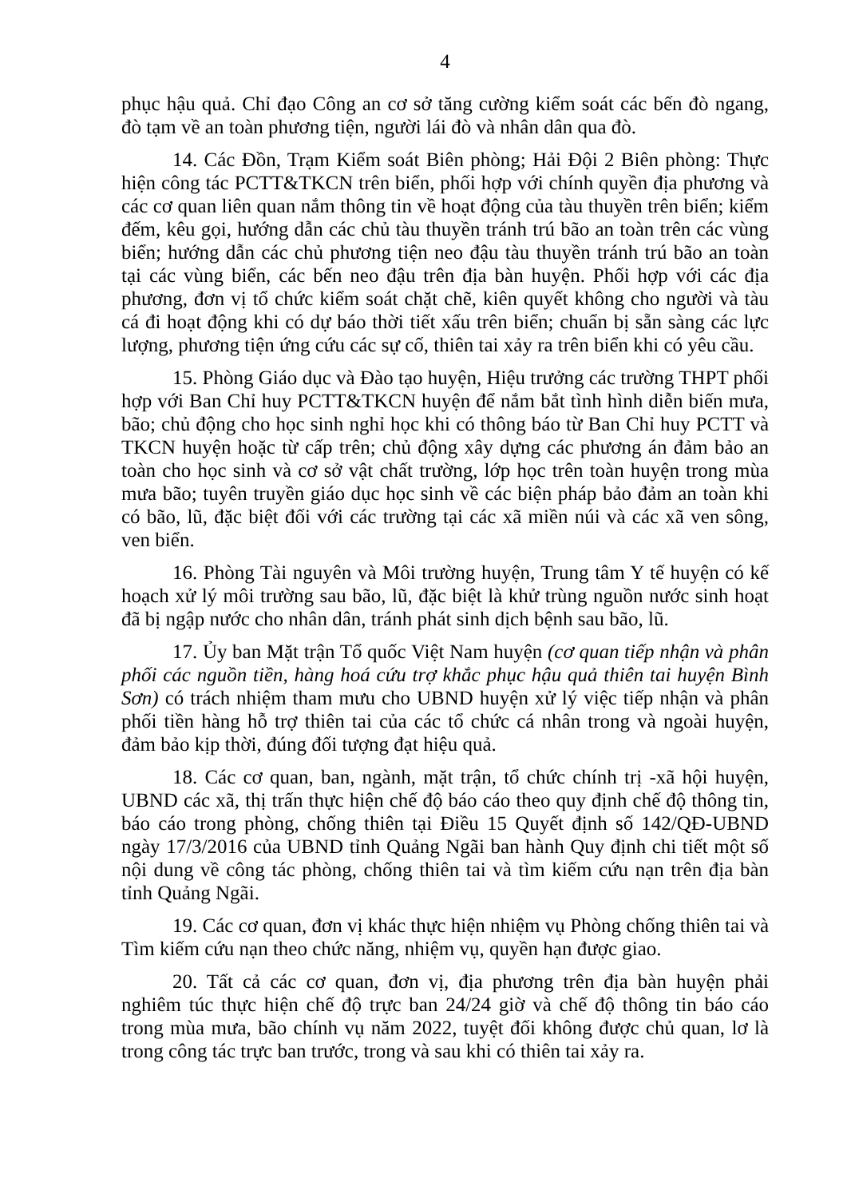4
phục hậu quả. Chỉ đạo Công an cơ sở tăng cường kiểm soát các bến đò ngang, đò tạm về an toàn phương tiện, người lái đò và nhân dân qua đò.
14. Các Đồn, Trạm Kiểm soát Biên phòng; Hải Đội 2 Biên phòng: Thực hiện công tác PCTT&TKCN trên biển, phối hợp với chính quyền địa phương và các cơ quan liên quan nắm thông tin về hoạt động của tàu thuyền trên biển; kiểm đếm, kêu gọi, hướng dẫn các chủ tàu thuyền tránh trú bão an toàn trên các vùng biển; hướng dẫn các chủ phương tiện neo đậu tàu thuyền tránh trú bão an toàn tại các vùng biển, các bến neo đậu trên địa bàn huyện. Phối hợp với các địa phương, đơn vị tổ chức kiểm soát chặt chẽ, kiên quyết không cho người và tàu cá đi hoạt động khi có dự báo thời tiết xấu trên biển; chuẩn bị sẵn sàng các lực lượng, phương tiện ứng cứu các sự cố, thiên tai xảy ra trên biển khi có yêu cầu.
15. Phòng Giáo dục và Đào tạo huyện, Hiệu trưởng các trường THPT phối hợp với Ban Chỉ huy PCTT&TKCN huyện để nắm bắt tình hình diễn biến mưa, bão; chủ động cho học sinh nghỉ học khi có thông báo từ Ban Chỉ huy PCTT và TKCN huyện hoặc từ cấp trên; chủ động xây dựng các phương án đảm bảo an toàn cho học sinh và cơ sở vật chất trường, lớp học trên toàn huyện trong mùa mưa bão; tuyên truyền giáo dục học sinh về các biện pháp bảo đảm an toàn khi có bão, lũ, đặc biệt đối với các trường tại các xã miền núi và các xã ven sông, ven biển.
16. Phòng Tài nguyên và Môi trường huyện, Trung tâm Y tế huyện có kế hoạch xử lý môi trường sau bão, lũ, đặc biệt là khử trùng nguồn nước sinh hoạt đã bị ngập nước cho nhân dân, tránh phát sinh dịch bệnh sau bão, lũ.
17. Ủy ban Mặt trận Tổ quốc Việt Nam huyện (cơ quan tiếp nhận và phân phối các nguồn tiền, hàng hoá cứu trợ khắc phục hậu quả thiên tai huyện Bình Sơn) có trách nhiệm tham mưu cho UBND huyện xử lý việc tiếp nhận và phân phối tiền hàng hỗ trợ thiên tai của các tổ chức cá nhân trong và ngoài huyện, đảm bảo kịp thời, đúng đối tượng đạt hiệu quả.
18. Các cơ quan, ban, ngành, mặt trận, tổ chức chính trị -xã hội huyện, UBND các xã, thị trấn thực hiện chế độ báo cáo theo quy định chế độ thông tin, báo cáo trong phòng, chống thiên tại Điều 15 Quyết định số 142/QĐ-UBND ngày 17/3/2016 của UBND tỉnh Quảng Ngãi ban hành Quy định chi tiết một số nội dung về công tác phòng, chống thiên tai và tìm kiếm cứu nạn trên địa bàn tỉnh Quảng Ngãi.
19. Các cơ quan, đơn vị khác thực hiện nhiệm vụ Phòng chống thiên tai và Tìm kiếm cứu nạn theo chức năng, nhiệm vụ, quyền hạn được giao.
20. Tất cả các cơ quan, đơn vị, địa phương trên địa bàn huyện phải nghiêm túc thực hiện chế độ trực ban 24/24 giờ và chế độ thông tin báo cáo trong mùa mưa, bão chính vụ năm 2022, tuyệt đối không được chủ quan, lơ là trong công tác trực ban trước, trong và sau khi có thiên tai xảy ra.